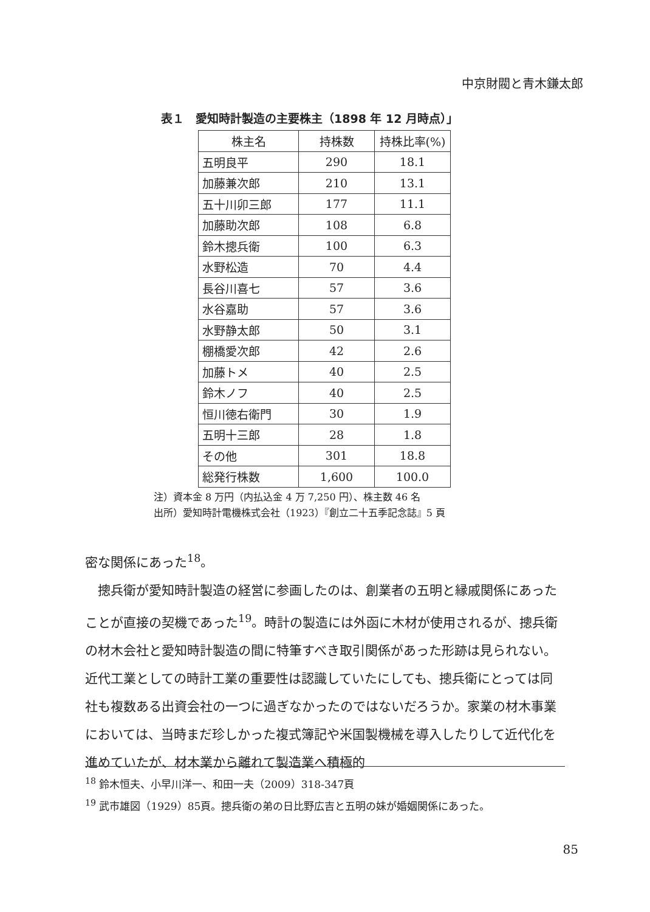中京財閥と青木鎌太郎
表１　愛知時計製造の主要株主（1898 年 12 月時点）」
| 株主名 | 持株数 | 持株比率(%) |
| --- | --- | --- |
| 五明良平 | 290 | 18.1 |
| 加藤兼次郎 | 210 | 13.1 |
| 五十川卯三郎 | 177 | 11.1 |
| 加藤助次郎 | 108 | 6.8 |
| 鈴木摠兵衛 | 100 | 6.3 |
| 水野松造 | 70 | 4.4 |
| 長谷川喜七 | 57 | 3.6 |
| 水谷嘉助 | 57 | 3.6 |
| 水野静太郎 | 50 | 3.1 |
| 棚橋愛次郎 | 42 | 2.6 |
| 加藤トメ | 40 | 2.5 |
| 鈴木ノフ | 40 | 2.5 |
| 恒川徳右衛門 | 30 | 1.9 |
| 五明十三郎 | 28 | 1.8 |
| その他 | 301 | 18.8 |
| 総発行株数 | 1,600 | 100.0 |
注）資本金 8 万円（内払込金 4 万 7,250 円）、株主数 46 名
出所）愛知時計電機株式会社（1923）『創立二十五季記念誌』5 頁
密な関係にあった<sup>18</sup>。
　摠兵衛が愛知時計製造の経営に参画したのは、創業者の五明と縁戚関係にあったことが直接の契機であった<sup>19</sup>。時計の製造には外函に木材が使用されるが、摠兵衛の材木会社と愛知時計製造の間に特筆すべき取引関係があった形跡は見られない。近代工業としての時計工業の重要性は認識していたにしても、摠兵衛にとっては同社も複数ある出資会社の一つに過ぎなかったのではないだろうか。家業の材木事業においては、当時まだ珍しかった複式簿記や米国製機械を導入したりして近代化を進めていたが、材木業から離れて製造業へ積極的
<sup>18</sup> 鈴木恒夫、小早川洋一、和田一夫（2009）318-347頁
<sup>19</sup> 武市雄図（1929）85頁。摠兵衛の弟の日比野広吉と五明の妹が婚姻関係にあった。
85